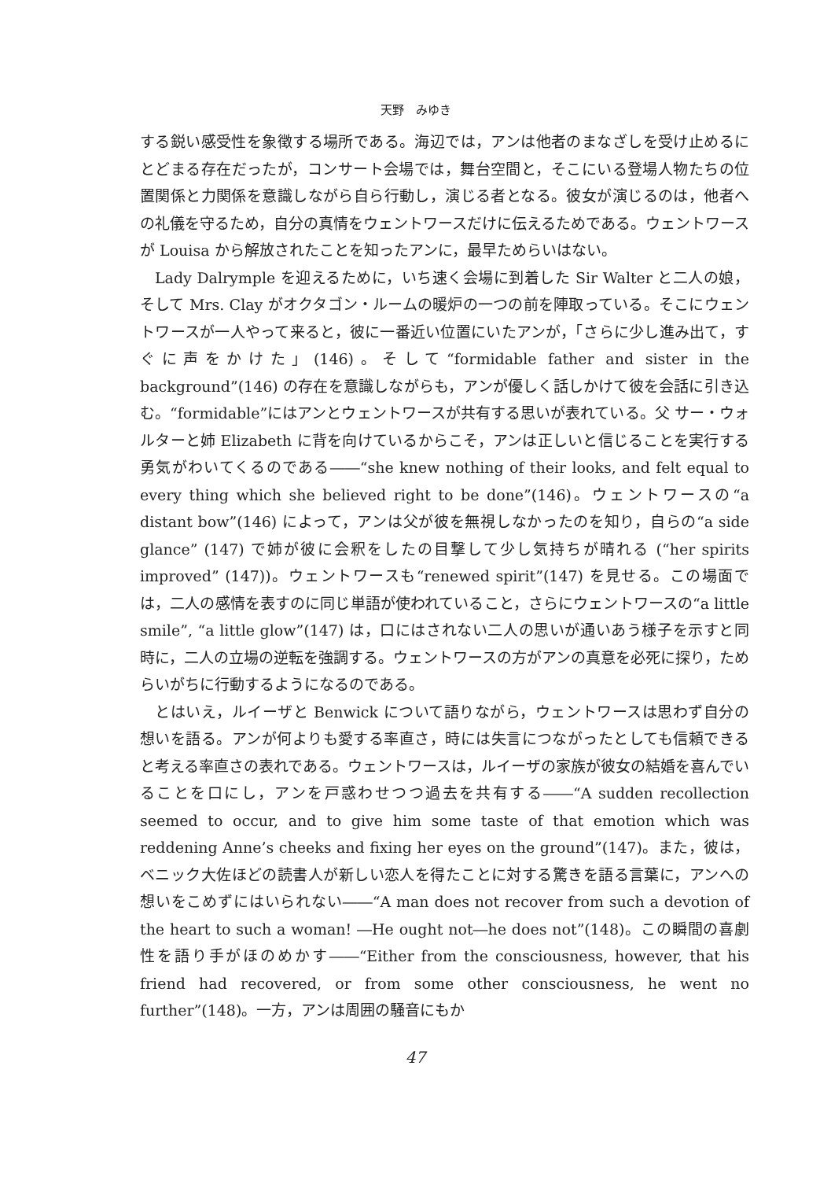天野　みゆき
する鋭い感受性を象徴する場所である。海辺では，アンは他者のまなざしを受け止めるにとどまる存在だったが，コンサート会場では，舞台空間と，そこにいる登場人物たちの位置関係と力関係を意識しながら自ら行動し，演じる者となる。彼女が演じるのは，他者への礼儀を守るため，自分の真情をウェントワースだけに伝えるためである。ウェントワースが Louisa から解放されたことを知ったアンに，最早ためらいはない。
Lady Dalrymple を迎えるために，いち速く会場に到着した Sir Walter と二人の娘，そして Mrs. Clay がオクタゴン・ルームの暖炉の一つの前を陣取っている。そこにウェントワースが一人やって来ると，彼に一番近い位置にいたアンが，「さらに少し進み出て，すぐに声をかけた」(146)。そして“formidable father and sister in the background”(146) の存在を意識しながらも，アンが優しく話しかけて彼を会話に引き込む。“formidable”にはアンとウェントワースが共有する思いが表れている。父 サー・ウォルターと姉 Elizabeth に背を向けているからこそ，アンは正しいと信じることを実行する勇気がわいてくるのである――“she knew nothing of their looks, and felt equal to every thing which she believed right to be done”(146)。ウェントワースの“a distant bow”(146) によって，アンは父が彼を無視しなかったのを知り，自らの“a side glance” (147) で姉が彼に会釈をしたの目撃して少し気持ちが晴れる (“her spirits improved” (147))。ウェントワースも“renewed spirit”(147) を見せる。この場面では，二人の感情を表すのに同じ単語が使われていること，さらにウェントワースの“a little smile”, “a little glow”(147) は，口にはされない二人の思いが通いあう様子を示すと同時に，二人の立場の逆転を強調する。ウェントワースの方がアンの真意を必死に探り，ためらいがちに行動するようになるのである。
とはいえ，ルイーザと Benwick について語りながら，ウェントワースは思わず自分の想いを語る。アンが何よりも愛する率直さ，時には失言につながったとしても信頼できると考える率直さの表れである。ウェントワースは，ルイーザの家族が彼女の結婚を喜んでいることを口にし，アンを戸惑わせつつ過去を共有する――“A sudden recollection seemed to occur, and to give him some taste of that emotion which was reddening Anne’s cheeks and fixing her eyes on the ground”(147)。また，彼は，ベニック大佐ほどの読書人が新しい恋人を得たことに対する驚きを語る言葉に，アンへの想いをこめずにはいられない――“A man does not recover from such a devotion of the heart to such a woman! ―He ought not―he does not”(148)。この瞬間の喜劇性を語り手がほのめかす――“Either from the consciousness, however, that his friend had recovered, or from some other consciousness, he went no further”(148)。一方，アンは周囲の騒音にもか
47